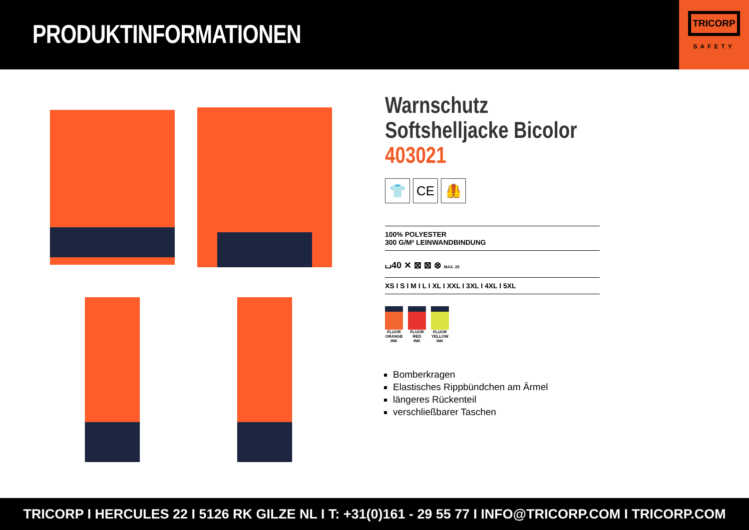PRODUKTINFORMATIONEN
TRICORP
SAFETY
Warnschutz Softshelljacke Bicolor 403021
👕 CE 🦺
100% POLYESTER
300 G/M² LEINWANDBINDUNG
⌴40 ✕ ⊠ ⊠ ⊗ MAX. 25
XS I S I M I L I XL I XXL I 3XL I 4XL I 5XL
FLUOR
ORANGE
INK
FLUOR
RED
INK
FLUOR
YELLOW
INK
Bomberkragen
Elastisches Rippbündchen am Ärmel
längeres Rückenteil
verschließbarer Taschen
TRICORP I HERCULES 22 I 5126 RK GILZE NL I T: +31(0)161 - 29 55 77 I INFO@TRICORP.COM I TRICORP.COM